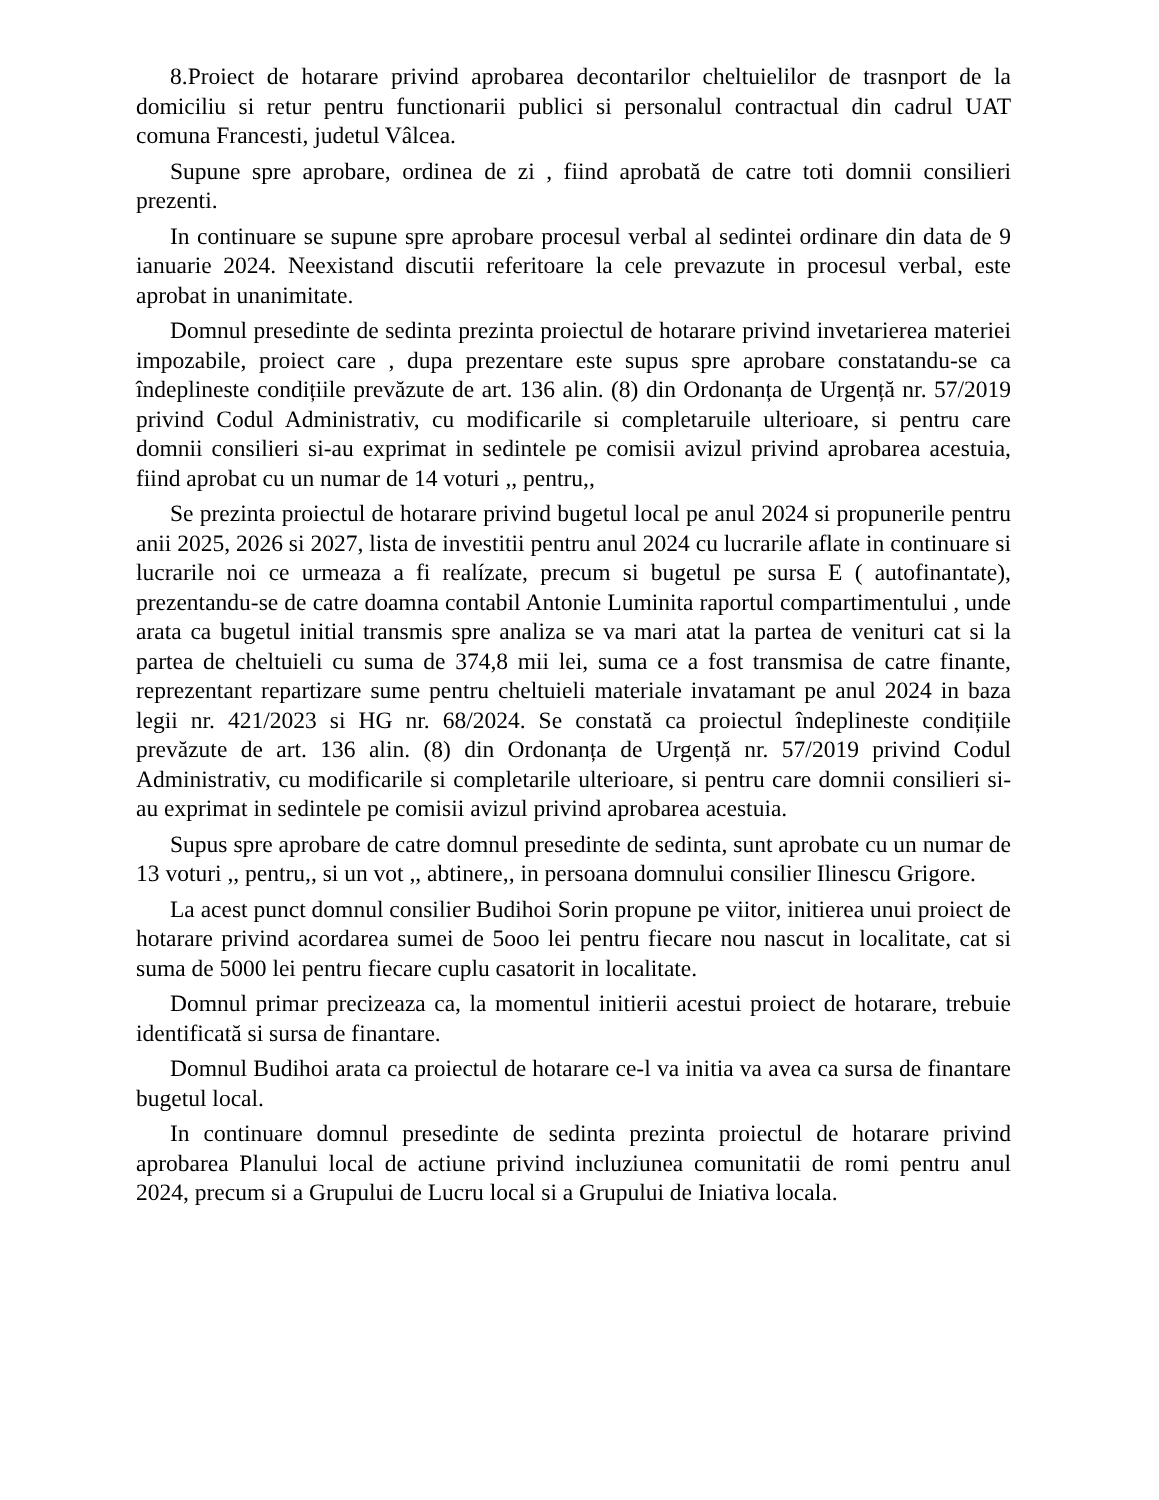8.Proiect de hotarare privind aprobarea decontarilor cheltuielilor de trasnport de la domiciliu si retur pentru functionarii publici si personalul contractual din cadrul UAT comuna Francesti, judetul Vâlcea.
Supune spre aprobare, ordinea de zi , fiind aprobată de catre toti domnii consilieri prezenti.
In continuare se supune spre aprobare procesul verbal al sedintei ordinare din data de 9 ianuarie 2024. Neexistand discutii referitoare la cele prevazute in procesul verbal, este aprobat in unanimitate.
Domnul presedinte de sedinta prezinta proiectul de hotarare privind invetarierea materiei impozabile, proiect care , dupa prezentare este supus spre aprobare constatandu-se ca îndeplineste condițiile prevăzute de art. 136 alin. (8) din Ordonanța de Urgență nr. 57/2019 privind Codul Administrativ, cu modificarile si completaruile ulterioare, si pentru care domnii consilieri si-au exprimat in sedintele pe comisii avizul privind aprobarea acestuia, fiind aprobat cu un numar de 14 voturi ,, pentru,,
Se prezinta proiectul de hotarare privind bugetul local pe anul 2024 si propunerile pentru anii 2025, 2026 si 2027, lista de investitii pentru anul 2024 cu lucrarile aflate in continuare si lucrarile noi ce urmeaza a fi realízate, precum si bugetul pe sursa E ( autofinantate), prezentandu-se de catre doamna contabil Antonie Luminita raportul compartimentului , unde arata ca bugetul initial transmis spre analiza se va mari atat la partea de venituri cat si la partea de cheltuieli cu suma de 374,8 mii lei, suma ce a fost transmisa de catre finante, reprezentant repartizare sume pentru cheltuieli materiale invatamant pe anul 2024 in baza legii nr. 421/2023 si HG nr. 68/2024. Se constată ca proiectul îndeplineste condițiile prevăzute de art. 136 alin. (8) din Ordonanța de Urgență nr. 57/2019 privind Codul Administrativ, cu modificarile si completarile ulterioare, si pentru care domnii consilieri si-au exprimat in sedintele pe comisii avizul privind aprobarea acestuia.
Supus spre aprobare de catre domnul presedinte de sedinta, sunt aprobate cu un numar de 13 voturi ,, pentru,, si un vot ,, abtinere,, in persoana domnului consilier Ilinescu Grigore.
La acest punct domnul consilier Budihoi Sorin propune pe viitor, initierea unui proiect de hotarare privind acordarea sumei de 5ooo lei pentru fiecare nou nascut in localitate, cat si suma de 5000 lei pentru fiecare cuplu casatorit in localitate.
Domnul primar precizeaza ca, la momentul initierii acestui proiect de hotarare, trebuie identificată si sursa de finantare.
Domnul Budihoi arata ca proiectul de hotarare ce-l va initia va avea ca sursa de finantare bugetul local.
In continuare domnul presedinte de sedinta prezinta proiectul de hotarare privind aprobarea Planului local de actiune privind incluziunea comunitatii de romi pentru anul 2024, precum si a Grupului de Lucru local si a Grupului de Iniativa locala.